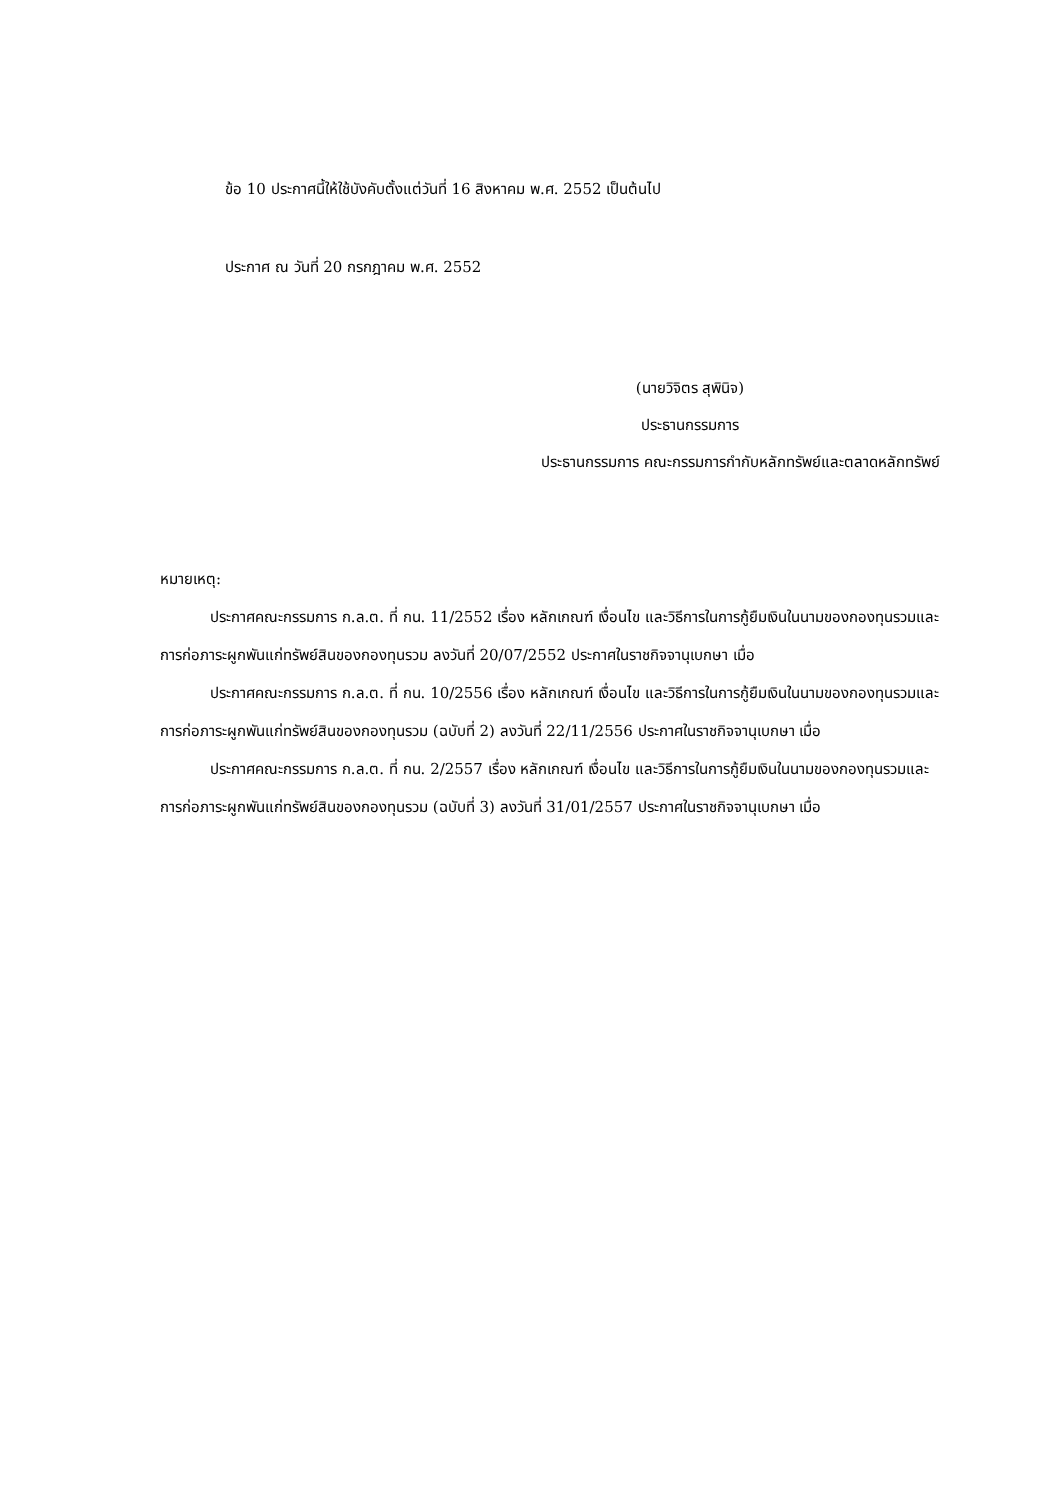ข้อ 10 ประกาศนี้ให้ใช้บังคับตั้งแต่วันที่ 16 สิงหาคม พ.ศ. 2552 เป็นต้นไป
ประกาศ ณ วันที่ 20 กรกฎาคม พ.ศ. 2552
(นายวิจิตร สุพินิจ)
ประธานกรรมการ
ประธานกรรมการ คณะกรรมการกำกับหลักทรัพย์และตลาดหลักทรัพย์
หมายเหตุ:
ประกาศคณะกรรมการ ก.ล.ต. ที่ กน. 11/2552 เรื่อง หลักเกณฑ์ เงื่อนไข และวิธีการในการกู้ยืมเงินในนามของกองทุนรวมและการก่อภาระผูกพันแก่ทรัพย์สินของกองทุนรวม ลงวันที่ 20/07/2552 ประกาศในราชกิจจานุเบกษา เมื่อ
ประกาศคณะกรรมการ ก.ล.ต. ที่ กน. 10/2556 เรื่อง หลักเกณฑ์ เงื่อนไข และวิธีการในการกู้ยืมเงินในนามของกองทุนรวมและการก่อภาระผูกพันแก่ทรัพย์สินของกองทุนรวม (ฉบับที่ 2) ลงวันที่ 22/11/2556 ประกาศในราชกิจจานุเบกษา เมื่อ
ประกาศคณะกรรมการ ก.ล.ต. ที่ กน. 2/2557 เรื่อง หลักเกณฑ์ เงื่อนไข และวิธีการในการกู้ยืมเงินในนามของกองทุนรวมและการก่อภาระผูกพันแก่ทรัพย์สินของกองทุนรวม (ฉบับที่ 3) ลงวันที่ 31/01/2557 ประกาศในราชกิจจานุเบกษา เมื่อ